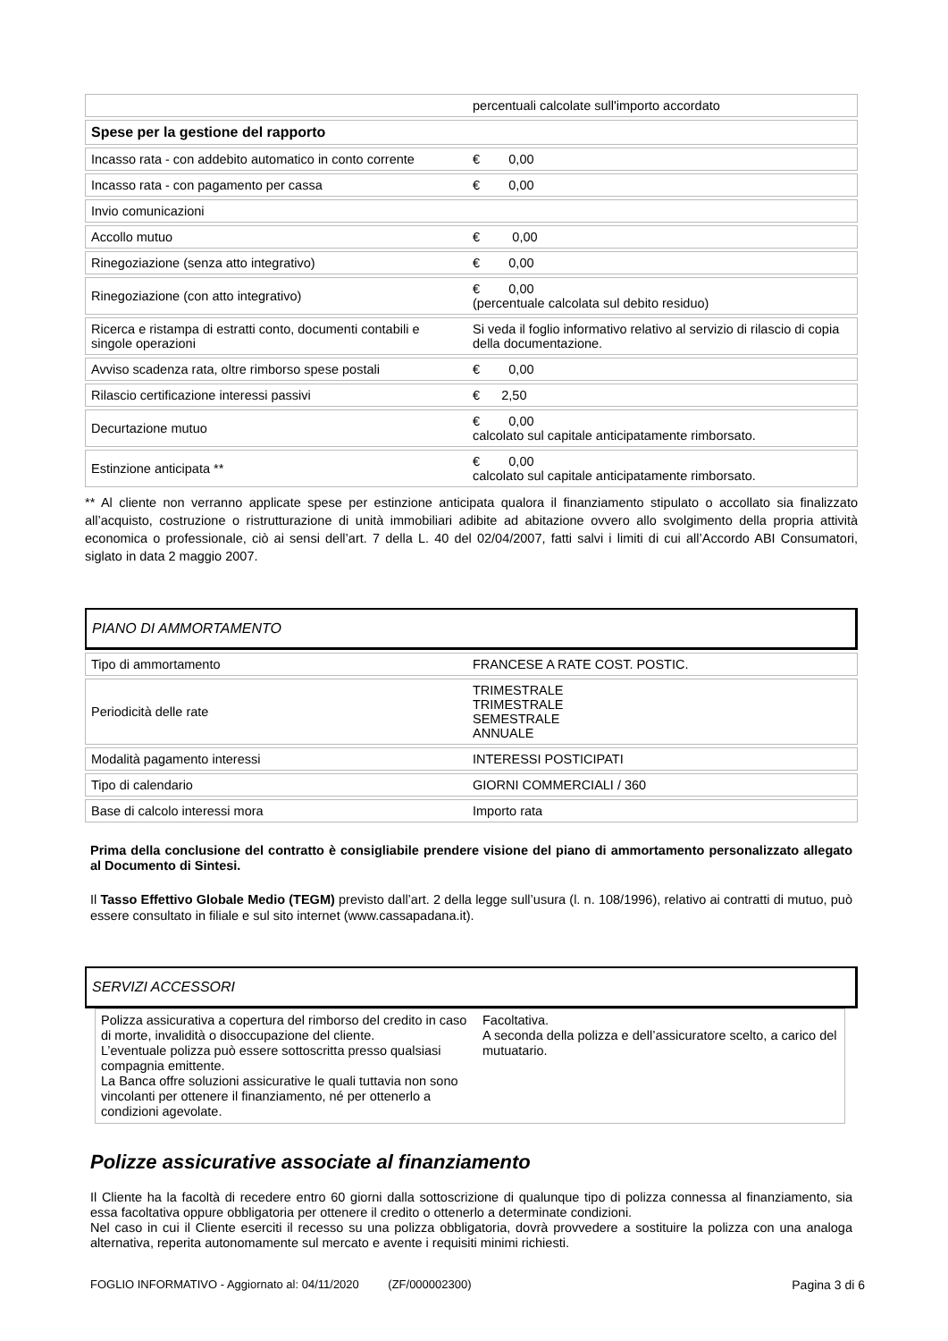| | percentuali calcolate sull'importo accordato |
| Spese per la gestione del rapporto | |
| Incasso rata - con addebito automatico in conto corrente | € 0,00 |
| Incasso rata - con pagamento per cassa | € 0,00 |
| Invio comunicazioni | |
| Accollo mutuo | € 0,00 |
| Rinegoziazione (senza atto integrativo) | € 0,00 |
| Rinegoziazione (con atto integrativo) | € 0,00 (percentuale calcolata sul debito residuo) |
| Ricerca e ristampa di estratti conto, documenti contabili e singole operazioni | Si veda il foglio informativo relativo al servizio di rilascio di copia della documentazione. |
| Avviso scadenza rata, oltre rimborso spese postali | € 0,00 |
| Rilascio certificazione interessi passivi | € 2,50 |
| Decurtazione mutuo | € 0,00 calcolato sul capitale anticipatamente rimborsato. |
| Estinzione anticipata ** | € 0,00 calcolato sul capitale anticipatamente rimborsato. |
** Al cliente non verranno applicate spese per estinzione anticipata qualora il finanziamento stipulato o accollato sia finalizzato all’acquisto, costruzione o ristrutturazione di unità immobiliari adibite ad abitazione ovvero allo svolgimento della propria attività economica o professionale, ciò ai sensi dell’art. 7 della L. 40 del 02/04/2007, fatti salvi i limiti di cui all’Accordo ABI Consumatori, siglato in data 2 maggio 2007.
PIANO DI AMMORTAMENTO
| Tipo di ammortamento | FRANCESE A RATE COST. POSTIC. |
| Periodicità delle rate | TRIMESTRALE TRIMESTRALE SEMESTRALE ANNUALE |
| Modalità pagamento interessi | INTERESSI POSTICIPATI |
| Tipo di calendario | GIORNI COMMERCIALI / 360 |
| Base di calcolo interessi mora | Importo rata |
Prima della conclusione del contratto è consigliabile prendere visione del piano di ammortamento personalizzato allegato al Documento di Sintesi.
Il Tasso Effettivo Globale Medio (TEGM) previsto dall’art. 2 della legge sull’usura (l. n. 108/1996), relativo ai contratti di mutuo, può essere consultato in filiale e sul sito internet (www.cassapadana.it).
SERVIZI ACCESSORI
| Polizza assicurativa a copertura del rimborso del credito in caso di morte, invalidità o disoccupazione del cliente. L’eventuale polizza può essere sottoscritta presso qualsiasi compagnia emittente. La Banca offre soluzioni assicurative le quali tuttavia non sono vincolanti per ottenere il finanziamento, né per ottenerlo a condizioni agevolate. | Facoltativa. A seconda della polizza e dell’assicuratore scelto, a carico del mutuatario. |
Polizze assicurative associate al finanziamento
Il Cliente ha la facoltà di recedere entro 60 giorni dalla sottoscrizione di qualunque tipo di polizza connessa al finanziamento, sia essa facoltativa oppure obbligatoria per ottenere il credito o ottenerlo a determinate condizioni.
Nel caso in cui il Cliente eserciti il recesso su una polizza obbligatoria, dovrà provvedere a sostituire la polizza con una analoga alternativa, reperita autonomamente sul mercato e avente i requisiti minimi richiesti.
FOGLIO INFORMATIVO - Aggiornato al: 04/11/2020 (ZF/000002300) Pagina 3 di 6